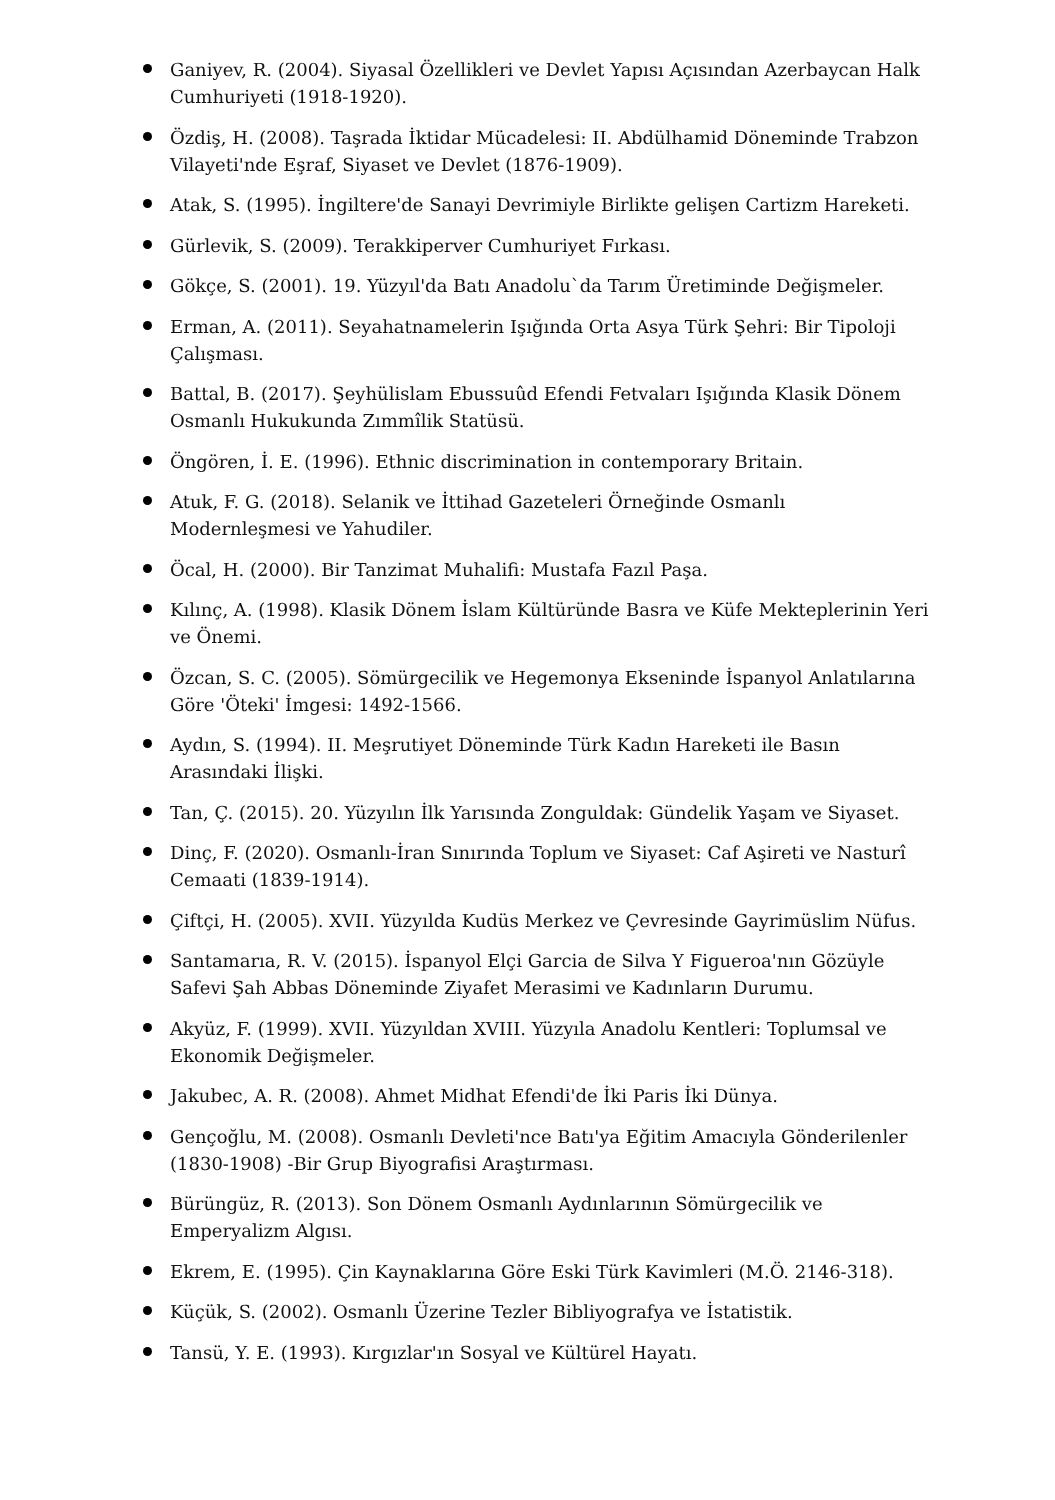Ganiyev, R. (2004). Siyasal Özellikleri ve Devlet Yapısı Açısından Azerbaycan Halk Cumhuriyeti (1918-1920).
Özdiş, H. (2008). Taşrada İktidar Mücadelesi: II. Abdülhamid Döneminde Trabzon Vilayeti'nde Eşraf, Siyaset ve Devlet (1876-1909).
Atak, S. (1995). İngiltere'de Sanayi Devrimiyle Birlikte gelişen Cartizm Hareketi.
Gürlevik, S. (2009). Terakkiperver Cumhuriyet Fırkası.
Gökçe, S. (2001). 19. Yüzyıl'da Batı Anadolu`da Tarım Üretiminde Değişmeler.
Erman, A. (2011). Seyahatnamelerin Işığında Orta Asya Türk Şehri: Bir Tipoloji Çalışması.
Battal, B. (2017). Şeyhülislam Ebussuûd Efendi Fetvaları Işığında Klasik Dönem Osmanlı Hukukunda Zımmîlik Statüsü.
Öngören, İ. E. (1996). Ethnic discrimination in contemporary Britain.
Atuk, F. G. (2018). Selanik ve İttihad Gazeteleri Örneğinde Osmanlı Modernleşmesi ve Yahudiler.
Öcal, H. (2000). Bir Tanzimat Muhalifi: Mustafa Fazıl Paşa.
Kılınç, A. (1998). Klasik Dönem İslam Kültüründe Basra ve Küfe Mekteplerinin Yeri ve Önemi.
Özcan, S. C. (2005). Sömürgecilik ve Hegemonya Ekseninde İspanyol Anlatılarına Göre 'Öteki' İmgesi: 1492-1566.
Aydın, S. (1994). II. Meşrutiyet Döneminde Türk Kadın Hareketi ile Basın Arasındaki İlişki.
Tan, Ç. (2015). 20. Yüzyılın İlk Yarısında Zonguldak: Gündelik Yaşam ve Siyaset.
Dinç, F. (2020). Osmanlı-İran Sınırında Toplum ve Siyaset: Caf Aşireti ve Nasturî Cemaati (1839-1914).
Çiftçi, H. (2005). XVII. Yüzyılda Kudüs Merkez ve Çevresinde Gayrimüslim Nüfus.
Santamarıa, R. V. (2015). İspanyol Elçi Garcia de Silva Y Figueroa'nın Gözüyle Safevi Şah Abbas Döneminde Ziyafet Merasimi ve Kadınların Durumu.
Akyüz, F. (1999). XVII. Yüzyıldan XVIII. Yüzyıla Anadolu Kentleri: Toplumsal ve Ekonomik Değişmeler.
Jakubec, A. R. (2008). Ahmet Midhat Efendi'de İki Paris İki Dünya.
Gençoğlu, M. (2008). Osmanlı Devleti'nce Batı'ya Eğitim Amacıyla Gönderilenler (1830-1908) -Bir Grup Biyografisi Araştırması.
Bürüngüz, R. (2013). Son Dönem Osmanlı Aydınlarının Sömürgecilik ve Emperyalizm Algısı.
Ekrem, E. (1995). Çin Kaynaklarına Göre Eski Türk Kavimleri (M.Ö. 2146-318).
Küçük, S. (2002). Osmanlı Üzerine Tezler Bibliyografya ve İstatistik.
Tansü, Y. E. (1993). Kırgızlar'ın Sosyal ve Kültürel Hayatı.